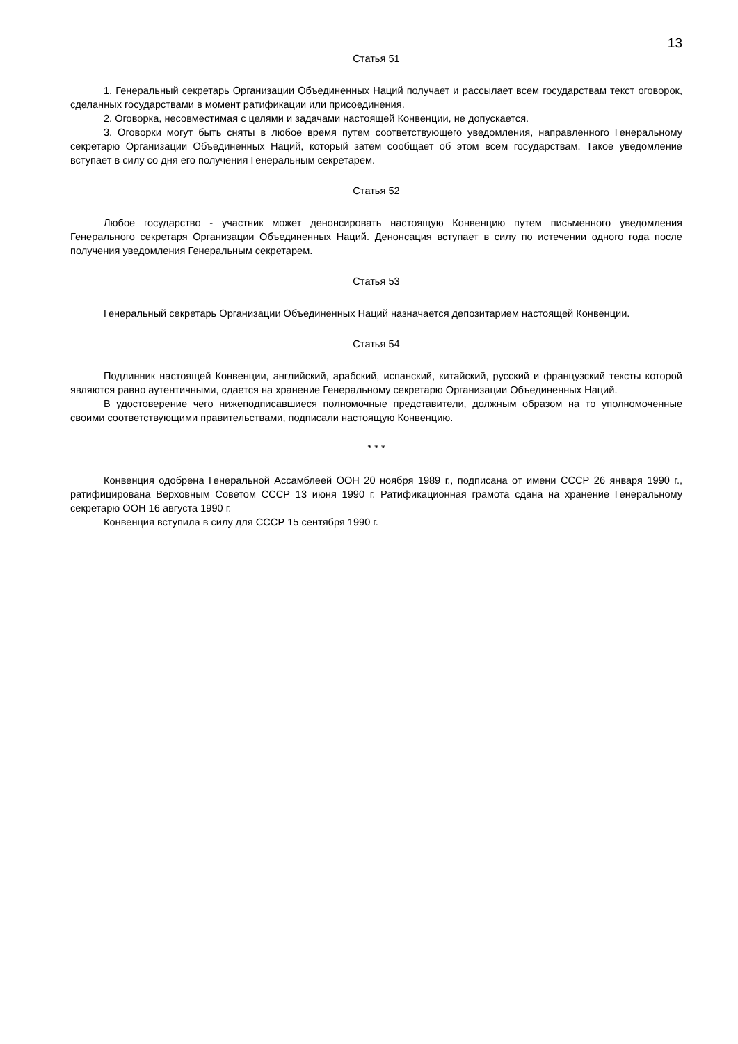13
Статья 51
1. Генеральный секретарь Организации Объединенных Наций получает и рассылает всем государствам текст оговорок, сделанных государствами в момент ратификации или присоединения.
2. Оговорка, несовместимая с целями и задачами настоящей Конвенции, не допускается.
3. Оговорки могут быть сняты в любое время путем соответствующего уведомления, направленного Генеральному секретарю Организации Объединенных Наций, который затем сообщает об этом всем государствам. Такое уведомление вступает в силу со дня его получения Генеральным секретарем.
Статья 52
Любое государство - участник может денонсировать настоящую Конвенцию путем письменного уведомления Генерального секретаря Организации Объединенных Наций. Денонсация вступает в силу по истечении одного года после получения уведомления Генеральным секретарем.
Статья 53
Генеральный секретарь Организации Объединенных Наций назначается депозитарием настоящей Конвенции.
Статья 54
Подлинник настоящей Конвенции, английский, арабский, испанский, китайский, русский и французский тексты которой являются равно аутентичными, сдается на хранение Генеральному секретарю Организации Объединенных Наций.
В удостоверение чего нижеподписавшиеся полномочные представители, должным образом на то уполномоченные своими соответствующими правительствами, подписали настоящую Конвенцию.
* * *
Конвенция одобрена Генеральной Ассамблеей ООН 20 ноября 1989 г., подписана от имени СССР 26 января 1990 г., ратифицирована Верховным Советом СССР 13 июня 1990 г. Ратификационная грамота сдана на хранение Генеральному секретарю ООН 16 августа 1990 г.
Конвенция вступила в силу для СССР 15 сентября 1990 г.